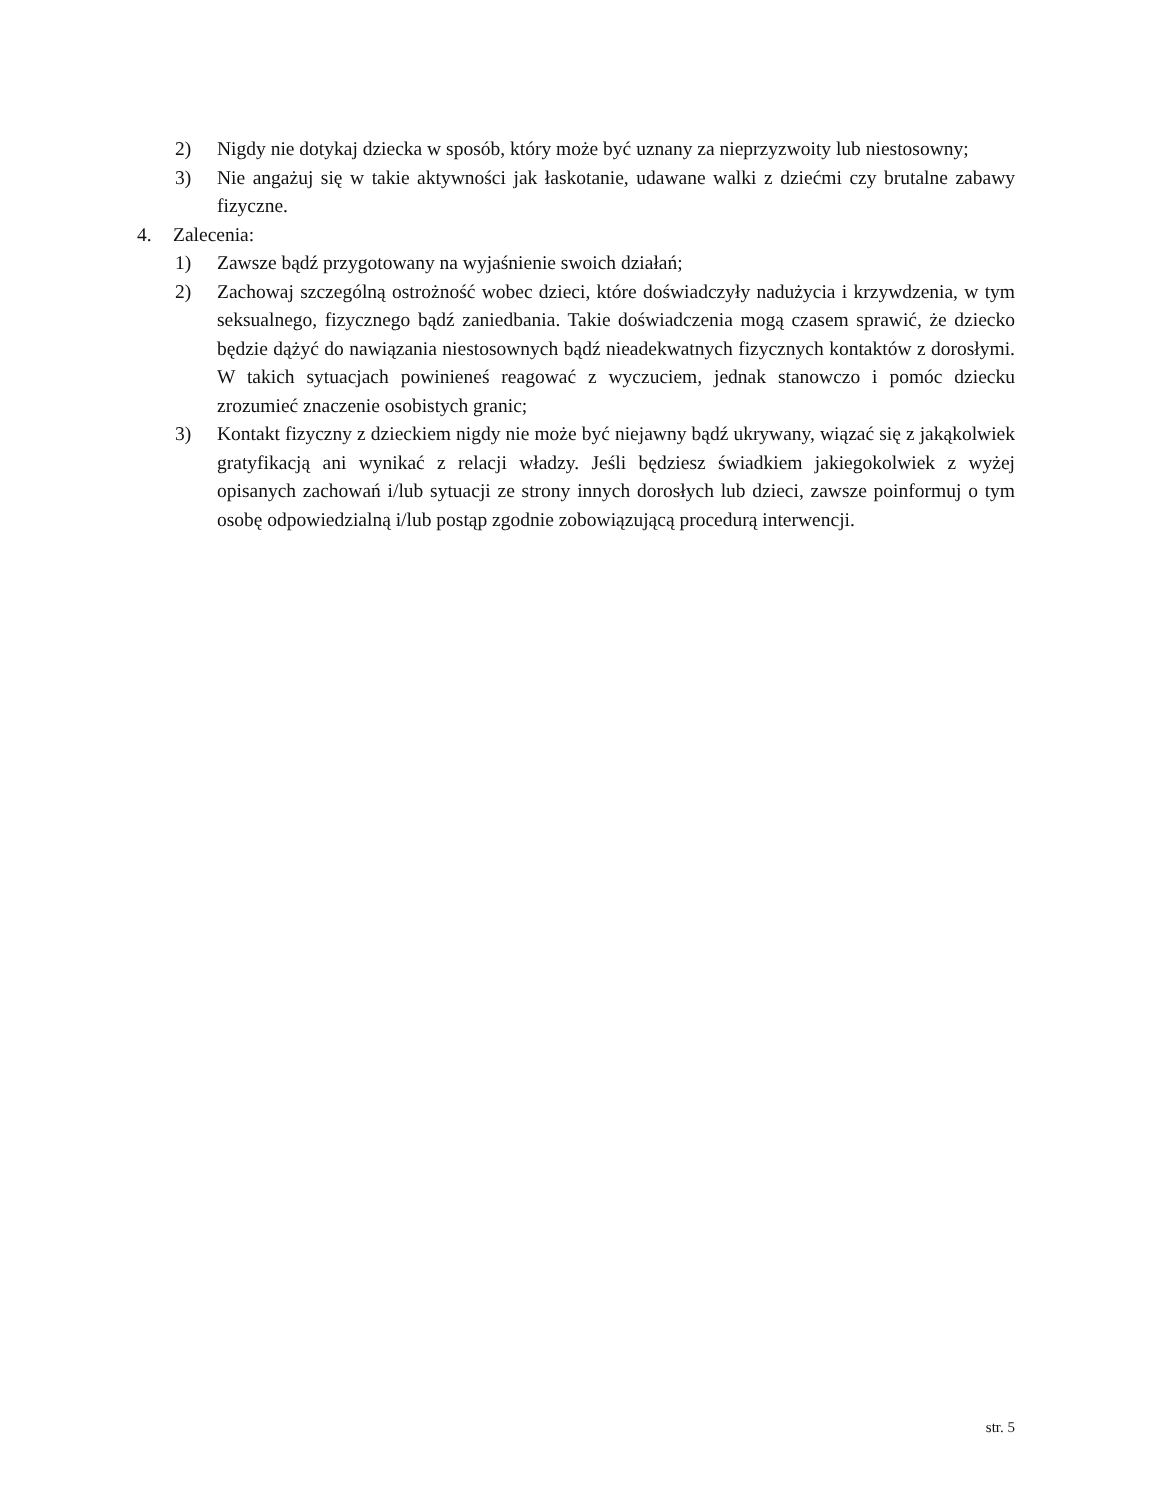2) Nigdy nie dotykaj dziecka w sposób, który może być uznany za nieprzyzwoity lub niestosowny;
3) Nie angażuj się w takie aktywności jak łaskotanie, udawane walki z dziećmi czy brutalne zabawy fizyczne.
4. Zalecenia:
1) Zawsze bądź przygotowany na wyjaśnienie swoich działań;
2) Zachowaj szczególną ostrożność wobec dzieci, które doświadczyły nadużycia i krzywdzenia, w tym seksualnego, fizycznego bądź zaniedbania. Takie doświadczenia mogą czasem sprawić, że dziecko będzie dążyć do nawiązania niestosownych bądź nieadekwatnych fizycznych kontaktów z dorosłymi. W takich sytuacjach powinieneś reagować z wyczuciem, jednak stanowczo i pomóc dziecku zrozumieć znaczenie osobistych granic;
3) Kontakt fizyczny z dzieckiem nigdy nie może być niejawny bądź ukrywany, wiązać się z jakąkolwiek gratyfikacją ani wynikać z relacji władzy. Jeśli będziesz świadkiem jakiegokolwiek z wyżej opisanych zachowań i/lub sytuacji ze strony innych dorosłych lub dzieci, zawsze poinformuj o tym osobę odpowiedzialną i/lub postąp zgodnie zobowiązującą procedurą interwencji.
str. 5